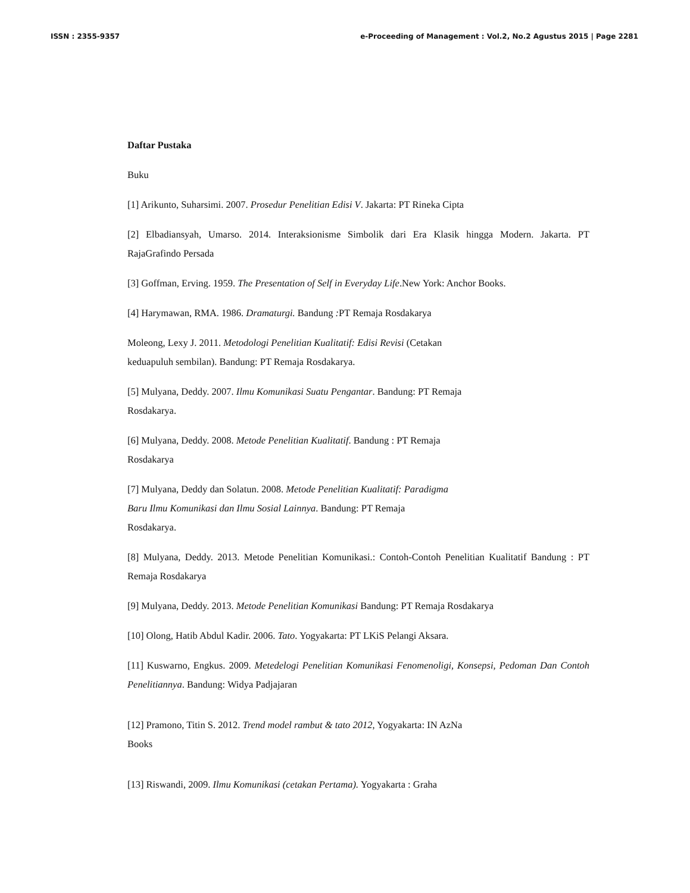ISSN : 2355-9357 e-Proceeding of Management : Vol.2, No.2 Agustus 2015 | Page 2281
Daftar Pustaka
Buku
[1] Arikunto, Suharsimi. 2007. Prosedur Penelitian Edisi V. Jakarta: PT Rineka Cipta
[2] Elbadiansyah, Umarso. 2014. Interaksionisme Simbolik dari Era Klasik hingga Modern. Jakarta. PT RajaGrafindo Persada
[3] Goffman, Erving. 1959. The Presentation of Self in Everyday Life.New York: Anchor Books.
[4] Harymawan, RMA. 1986. Dramaturgi. Bandung : PT Remaja Rosdakarya
Moleong, Lexy J. 2011. Metodologi Penelitian Kualitatif: Edisi Revisi (Cetakan
keduapuluh sembilan). Bandung: PT Remaja Rosdakarya.
[5] Mulyana, Deddy. 2007. Ilmu Komunikasi Suatu Pengantar. Bandung: PT Remaja
Rosdakarya.
[6] Mulyana, Deddy. 2008. Metode Penelitian Kualitatif. Bandung : PT Remaja
Rosdakarya
[7] Mulyana, Deddy dan Solatun. 2008. Metode Penelitian Kualitatif: Paradigma
Baru Ilmu Komunikasi dan Ilmu Sosial Lainnya. Bandung: PT Remaja
Rosdakarya.
[8] Mulyana, Deddy. 2013. Metode Penelitian Komunikasi.: Contoh-Contoh Penelitian Kualitatif Bandung : PT Remaja Rosdakarya
[9] Mulyana, Deddy. 2013. Metode Penelitian Komunikasi Bandung: PT Remaja Rosdakarya
[10] Olong, Hatib Abdul Kadir. 2006. Tato. Yogyakarta: PT LKiS Pelangi Aksara.
[11] Kuswarno, Engkus. 2009. Metedelogi Penelitian Komunikasi Fenomenoligi, Konsepsi, Pedoman Dan Contoh Penelitiannya. Bandung: Widya Padjajaran
[12] Pramono, Titin S. 2012. Trend model rambut & tato 2012, Yogyakarta: IN AzNa
Books
[13] Riswandi, 2009. Ilmu Komunikasi (cetakan Pertama). Yogyakarta : Graha